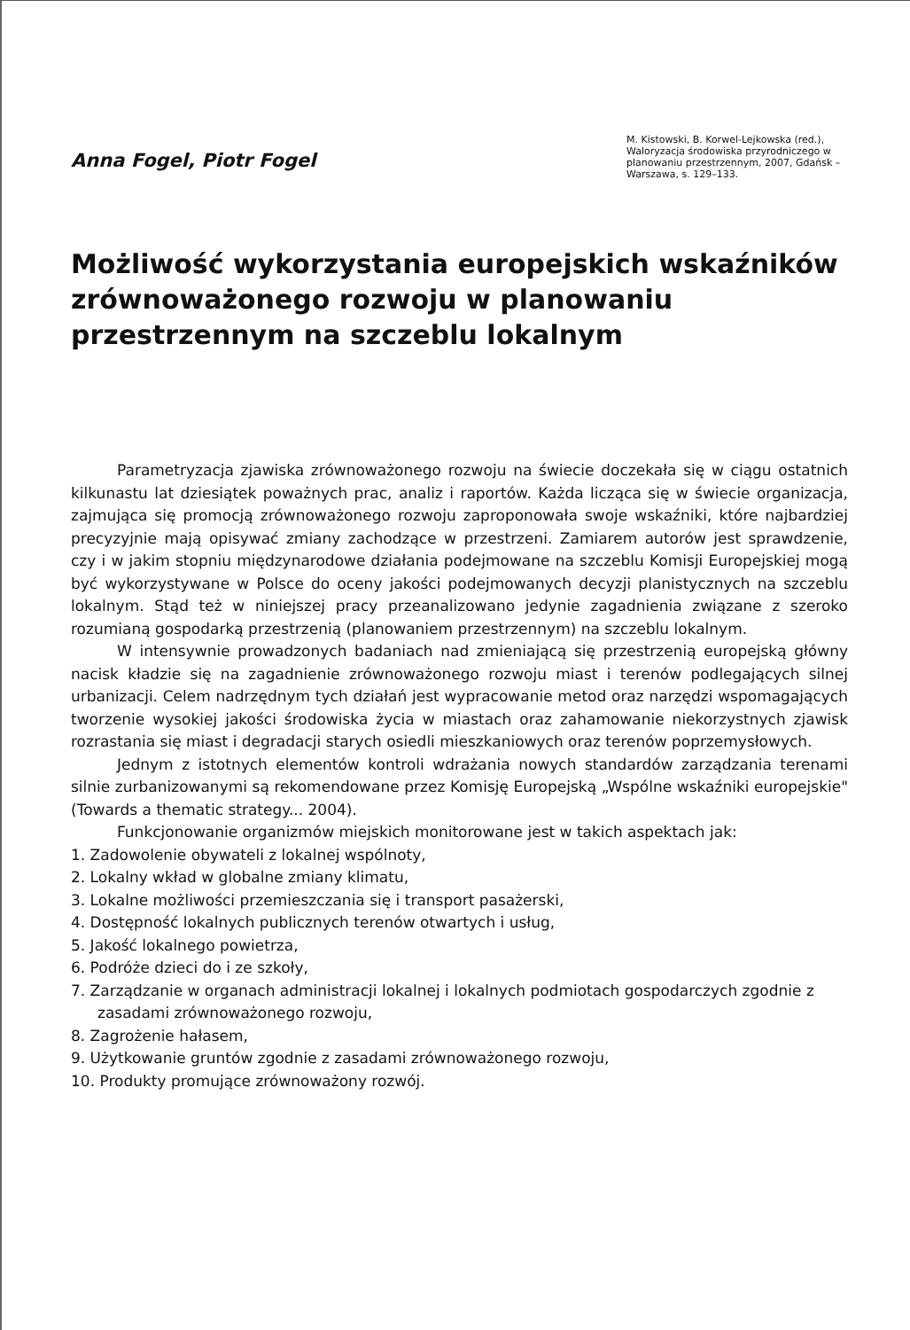Anna Fogel, Piotr Fogel
M. Kistowski, B. Korwel-Lejkowska (red.), Waloryzacja środowiska przyrodniczego w planowaniu przestrzennym, 2007, Gdańsk – Warszawa, s. 129–133.
Możliwość wykorzystania europejskich wskaźników zrównoważonego rozwoju w planowaniu przestrzennym na szczeblu lokalnym
Parametryzacja zjawiska zrównoważonego rozwoju na świecie doczekała się w ciągu ostatnich kilkunastu lat dziesiątek poważnych prac, analiz i raportów. Każda licząca się w świecie organizacja, zajmująca się promocją zrównoważonego rozwoju zaproponowała swoje wskaźniki, które najbardziej precyzyjnie mają opisywać zmiany zachodzące w przestrzeni. Zamiarem autorów jest sprawdzenie, czy i w jakim stopniu międzynarodowe działania podejmowane na szczeblu Komisji Europejskiej mogą być wykorzystywane w Polsce do oceny jakości podejmowanych decyzji planistycznych na szczeblu lokalnym. Stąd też w niniejszej pracy przeanalizowano jedynie zagadnienia związane z szeroko rozumianą gospodarką przestrzenią (planowaniem przestrzennym) na szczeblu lokalnym.
W intensywnie prowadzonych badaniach nad zmieniającą się przestrzenią europejską główny nacisk kładzie się na zagadnienie zrównoważonego rozwoju miast i terenów podlegających silnej urbanizacji. Celem nadrzędnym tych działań jest wypracowanie metod oraz narzędzi wspomagających tworzenie wysokiej jakości środowiska życia w miastach oraz zahamowanie niekorzystnych zjawisk rozrastania się miast i degradacji starych osiedli mieszkaniowych oraz terenów poprzemysłowych.
Jednym z istotnych elementów kontroli wdrażania nowych standardów zarządzania terenami silnie zurbanizowanymi są rekomendowane przez Komisję Europejską „Wspólne wskaźniki europejskie" (Towards a thematic strategy... 2004).
Funkcjonowanie organizmów miejskich monitorowane jest w takich aspektach jak:
1. Zadowolenie obywateli z lokalnej wspólnoty,
2. Lokalny wkład w globalne zmiany klimatu,
3. Lokalne możliwości przemieszczania się i transport pasażerski,
4. Dostępność lokalnych publicznych terenów otwartych i usług,
5. Jakość lokalnego powietrza,
6. Podróże dzieci do i ze szkoły,
7. Zarządzanie w organach administracji lokalnej i lokalnych podmiotach gospodarczych zgodnie z zasadami zrównoważonego rozwoju,
8. Zagrożenie hałasem,
9. Użytkowanie gruntów zgodnie z zasadami zrównoważonego rozwoju,
10. Produkty promujące zrównoważony rozwój.